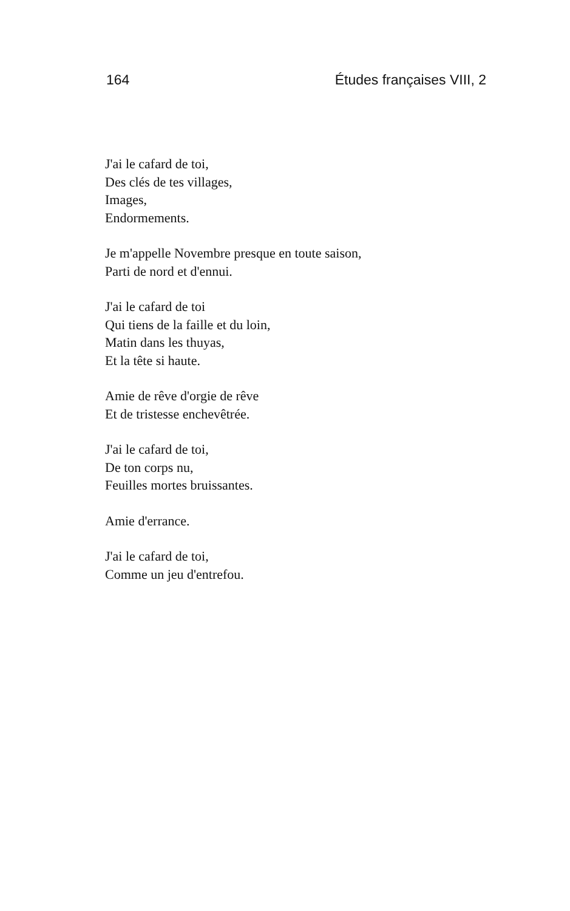164 Études françaises VIII, 2
J'ai le cafard de toi,
Des clés de tes villages,
Images,
Endormements.
Je m'appelle Novembre presque en toute saison,
Parti de nord et d'ennui.
J'ai le cafard de toi
Qui tiens de la faille et du loin,
Matin dans les thuyas,
Et la tête si haute.
Amie de rêve d'orgie de rêve
Et de tristesse enchevêtrée.
J'ai le cafard de toi,
De ton corps nu,
Feuilles mortes bruissantes.
Amie d'errance.
J'ai le cafard de toi,
Comme un jeu d'entrefou.